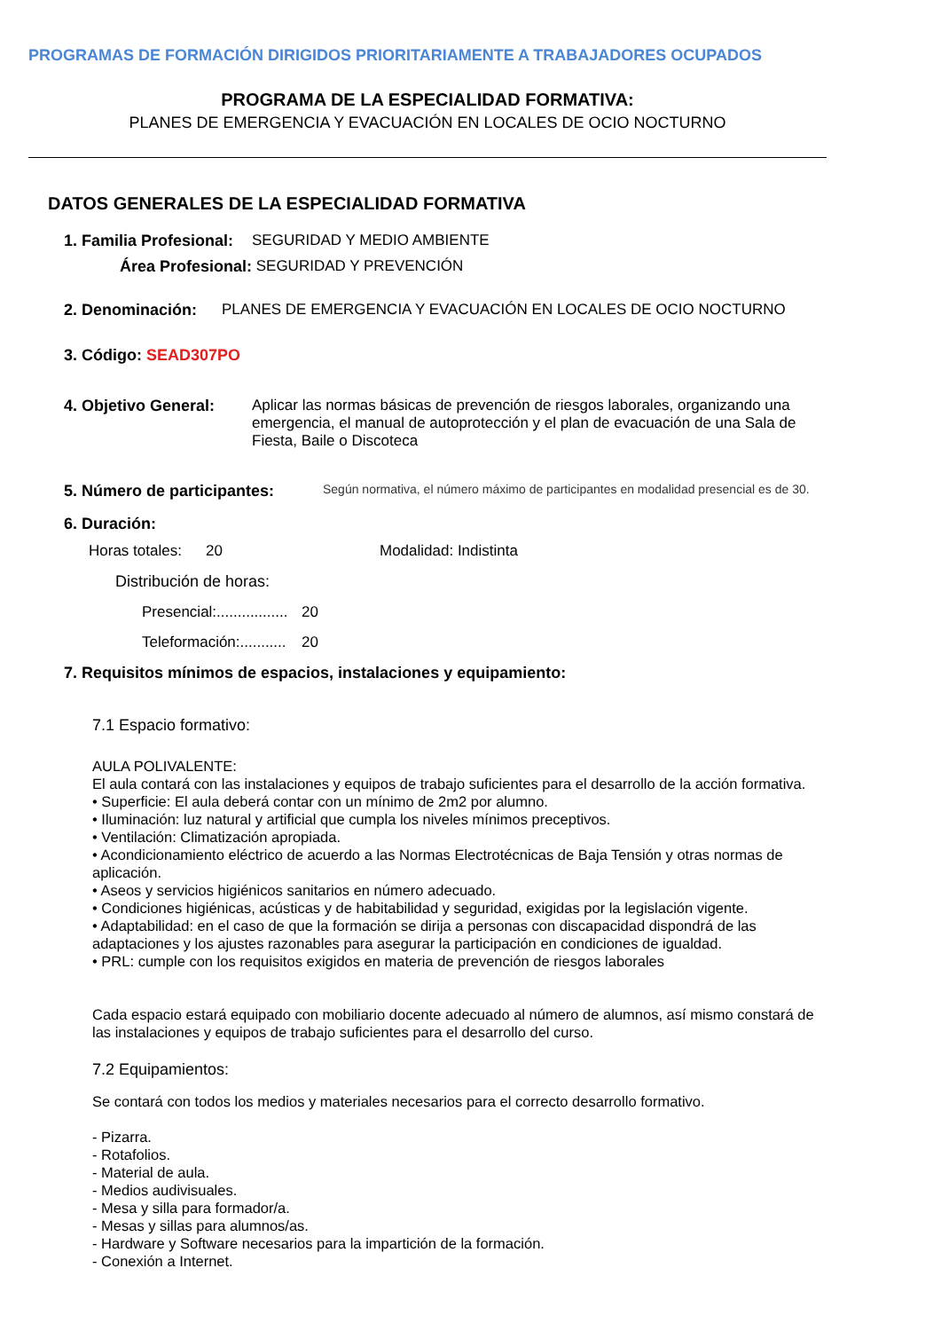PROGRAMAS DE FORMACIÓN DIRIGIDOS PRIORITARIAMENTE A TRABAJADORES OCUPADOS
PROGRAMA DE LA ESPECIALIDAD FORMATIVA:
PLANES DE EMERGENCIA Y EVACUACIÓN EN LOCALES DE OCIO NOCTURNO
DATOS GENERALES DE LA ESPECIALIDAD FORMATIVA
1. Familia Profesional: SEGURIDAD Y MEDIO AMBIENTE
Área Profesional: SEGURIDAD Y PREVENCIÓN
2. Denominación: PLANES DE EMERGENCIA Y EVACUACIÓN EN LOCALES DE OCIO NOCTURNO
3. Código: SEAD307PO
4. Objetivo General: Aplicar las normas básicas de prevención de riesgos laborales, organizando una emergencia, el manual de autoprotección y el plan de evacuación de una Sala de Fiesta, Baile o Discoteca
5. Número de participantes: Según normativa, el número máximo de participantes en modalidad presencial es de 30.
6. Duración:
Horas totales: 20 Modalidad: Indistinta
Distribución de horas:
Presencial:................. 20
Teleformación:........... 20
7. Requisitos mínimos de espacios, instalaciones y equipamiento:
7.1 Espacio formativo:
AULA POLIVALENTE:
El aula contará con las instalaciones y equipos de trabajo suficientes para el desarrollo de la acción formativa.
• Superficie: El aula deberá contar con un mínimo de 2m2 por alumno.
• Iluminación: luz natural y artificial que cumpla los niveles mínimos preceptivos.
• Ventilación: Climatización apropiada.
• Acondicionamiento eléctrico de acuerdo a las Normas Electrotécnicas de Baja Tensión y otras normas de aplicación.
• Aseos y servicios higiénicos sanitarios en número adecuado.
• Condiciones higiénicas, acústicas y de habitabilidad y seguridad, exigidas por la legislación vigente.
• Adaptabilidad: en el caso de que la formación se dirija a personas con discapacidad dispondrá de las adaptaciones y los ajustes razonables para asegurar la participación en condiciones de igualdad.
• PRL: cumple con los requisitos exigidos en materia de prevención de riesgos laborales
Cada espacio estará equipado con mobiliario docente adecuado al número de alumnos, así mismo constará de las instalaciones y equipos de trabajo suficientes para el desarrollo del curso.
7.2 Equipamientos:
Se contará con todos los medios y materiales necesarios para el correcto desarrollo formativo.
- Pizarra.
- Rotafolios.
- Material de aula.
- Medios audivisuales.
- Mesa y silla para formador/a.
- Mesas y sillas para alumnos/as.
- Hardware y Software necesarios para la impartición de la formación.
- Conexión a Internet.